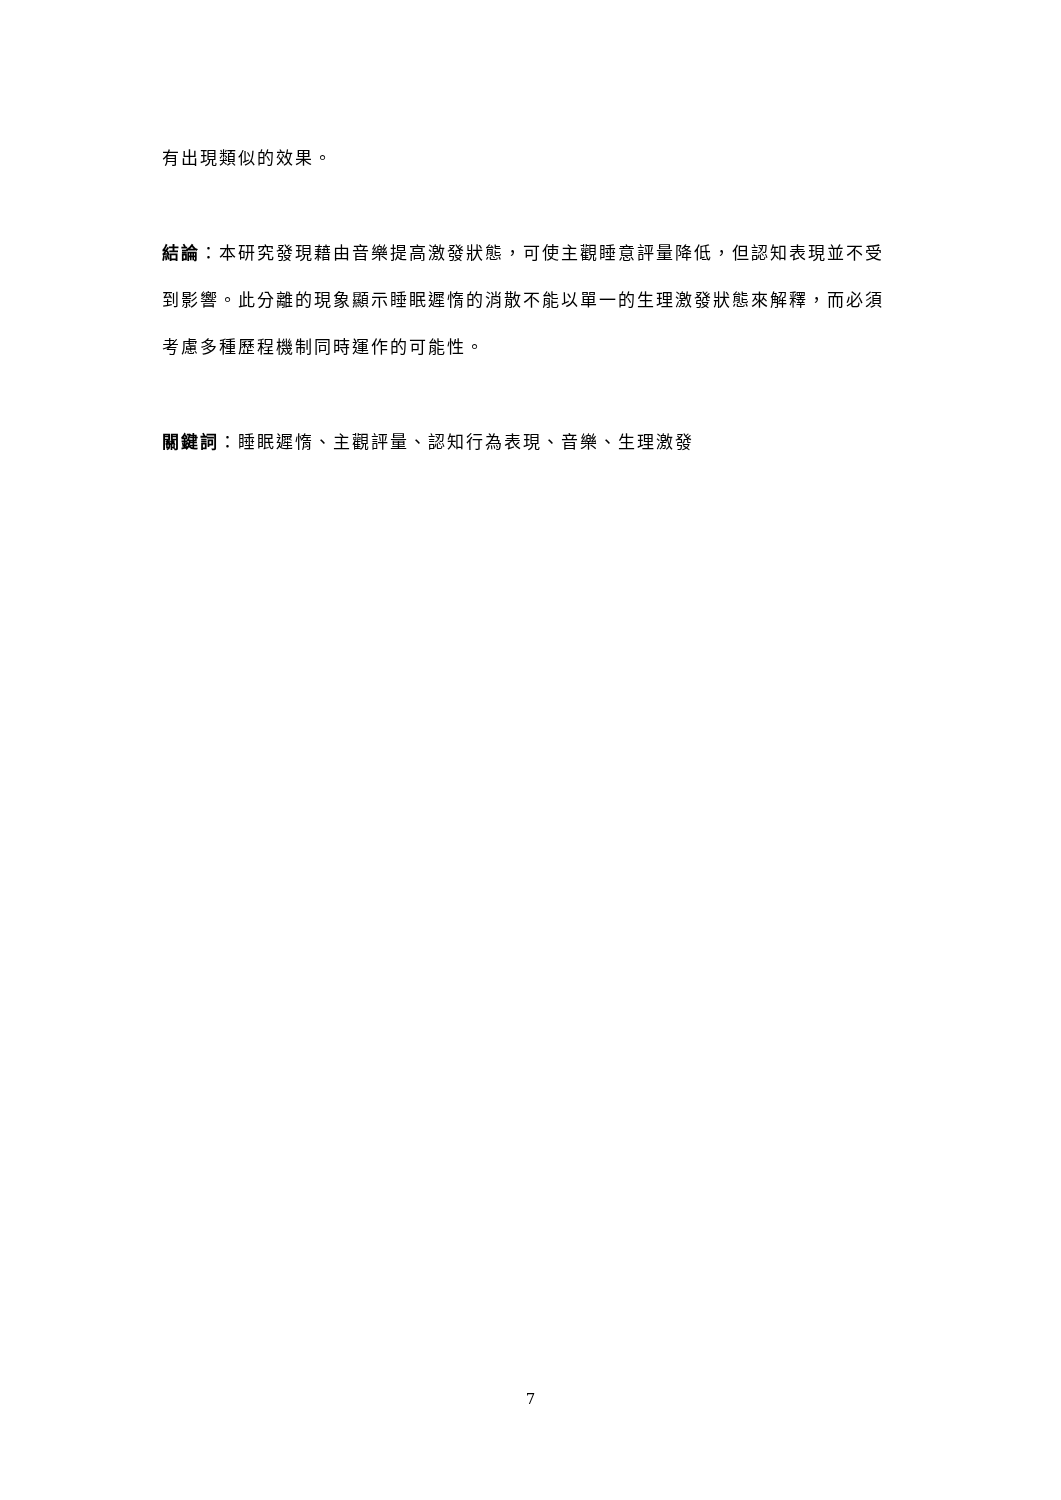有出現類似的效果。
結論：本研究發現藉由音樂提高激發狀態，可使主觀睡意評量降低，但認知表現並不受到影響。此分離的現象顯示睡眠遲惰的消散不能以單一的生理激發狀態來解釋，而必須考慮多種歷程機制同時運作的可能性。
關鍵詞：睡眠遲惰、主觀評量、認知行為表現、音樂、生理激發
7